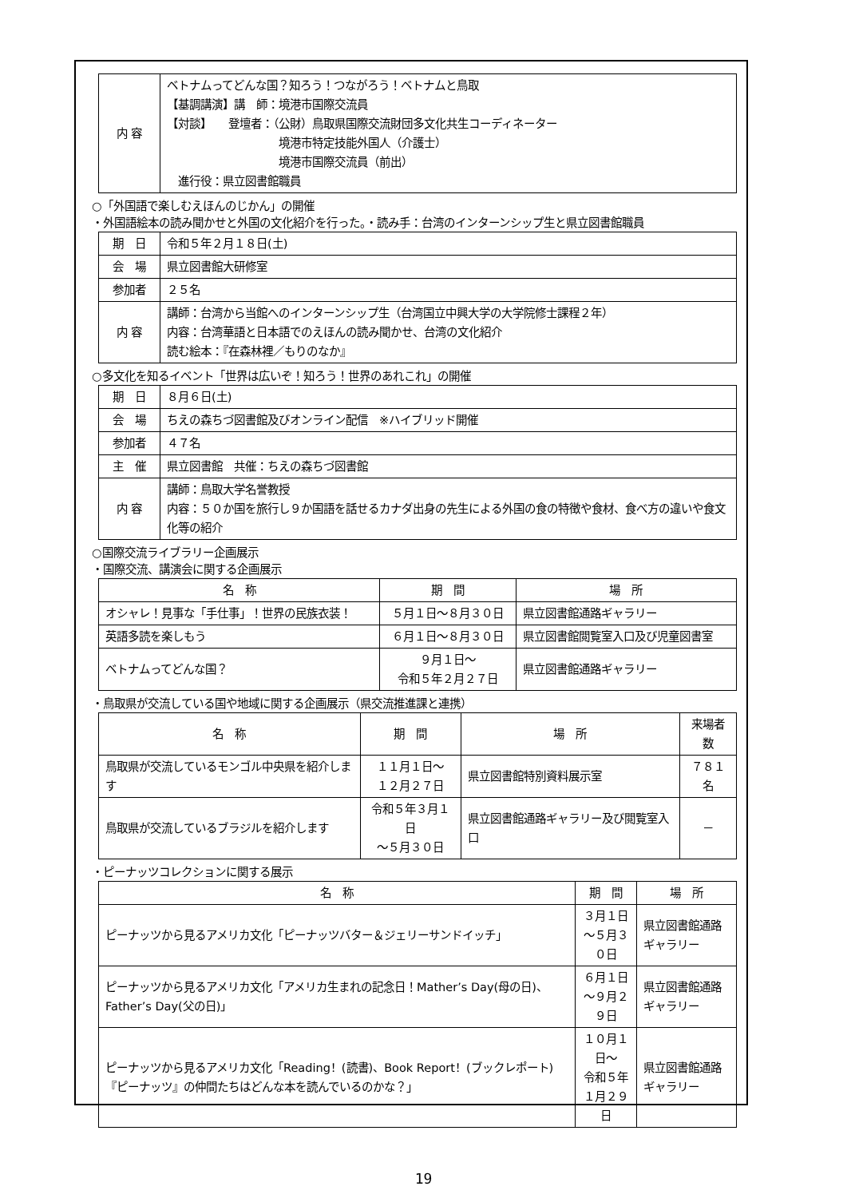| 内 容 | ベトナムってどんな国？知ろう！つながろう！ベトナムと鳥取 【基調講演】講 師：境港市国際交流員 【対談】 登壇者：（公財）鳥取県国際交流財団多文化共生コーディネーター 境港市特定技能外国人（介護士） 境港市国際交流員（前出） 進行役：県立図書館職員 |
○「外国語で楽しむえほんのじかん」の開催
・外国語絵本の読み聞かせと外国の文化紹介を行った。・読み手：台湾のインターンシップ生と県立図書館職員
| 期 日 | 令和５年２月１８日(土) |
| 会 場 | 県立図書館大研修室 |
| 参加者 | ２５名 |
| 内 容 | 講師：台湾から当館へのインターンシップ生（台湾国立中興大学の大学院修士課程２年） 内容：台湾華語と日本語でのえほんの読み聞かせ、台湾の文化紹介 読む絵本：『在森林裡／もりのなか』 |
○多文化を知るイベント「世界は広いぞ！知ろう！世界のあれこれ」の開催
| 期 日 | ８月６日(土) |
| 会 場 | ちえの森ちづ図書館及びオンライン配信 ※ハイブリッド開催 |
| 参加者 | ４７名 |
| 主 催 | 県立図書館 共催：ちえの森ちづ図書館 |
| 内 容 | 講師：鳥取大学名誉教授 内容：５０か国を旅行し９か国語を話せるカナダ出身の先生による外国の食の特徴や食材、食べ方の違いや食文化等の紹介 |
○国際交流ライブラリー企画展示
・国際交流、講演会に関する企画展示
| 名 称 | 期 間 | 場 所 |
| --- | --- | --- |
| オシャレ！見事な「手仕事」！世界の民族衣装！ | ５月１日～８月３０日 | 県立図書館通路ギャラリー |
| 英語多読を楽しもう | ６月１日～８月３０日 | 県立図書館閲覧室入口及び児童図書室 |
| ベトナムってどんな国？ | ９月１日～ 令和５年２月２７日 | 県立図書館通路ギャラリー |
・鳥取県が交流している国や地域に関する企画展示（県交流推進課と連携）
| 名 称 | 期 間 | 場 所 | 来場者数 |
| --- | --- | --- | --- |
| 鳥取県が交流しているモンゴル中央県を紹介します | １１月１日～ １２月２７日 | 県立図書館特別資料展示室 | ７８１名 |
| 鳥取県が交流しているブラジルを紹介します | 令和５年３月１日 ～５月３０日 | 県立図書館通路ギャラリー及び閲覧室入口 | － |
・ピーナッツコレクションに関する展示
| 名 称 | 期 間 | 場 所 |
| --- | --- | --- |
| ピーナッツから見るアメリカ文化「ピーナッツバター＆ジェリーサンドイッチ」 | ３月１日 ～５月３０日 | 県立図書館通路ギャラリー |
| ピーナッツから見るアメリカ文化「アメリカ生まれの記念日！Mather’s Day(母の日)、Father’s Day(父の日)」 | ６月１日 ～９月２９日 | 県立図書館通路ギャラリー |
| ピーナッツから見るアメリカ文化「Reading！(読書)、Book Report！(ブックレポート)『ピーナッツ』の仲間たちはどんな本を読んでいるのかな？」 | １０月１日～ 令和５年 １月２９日 | 県立図書館通路ギャラリー |
19